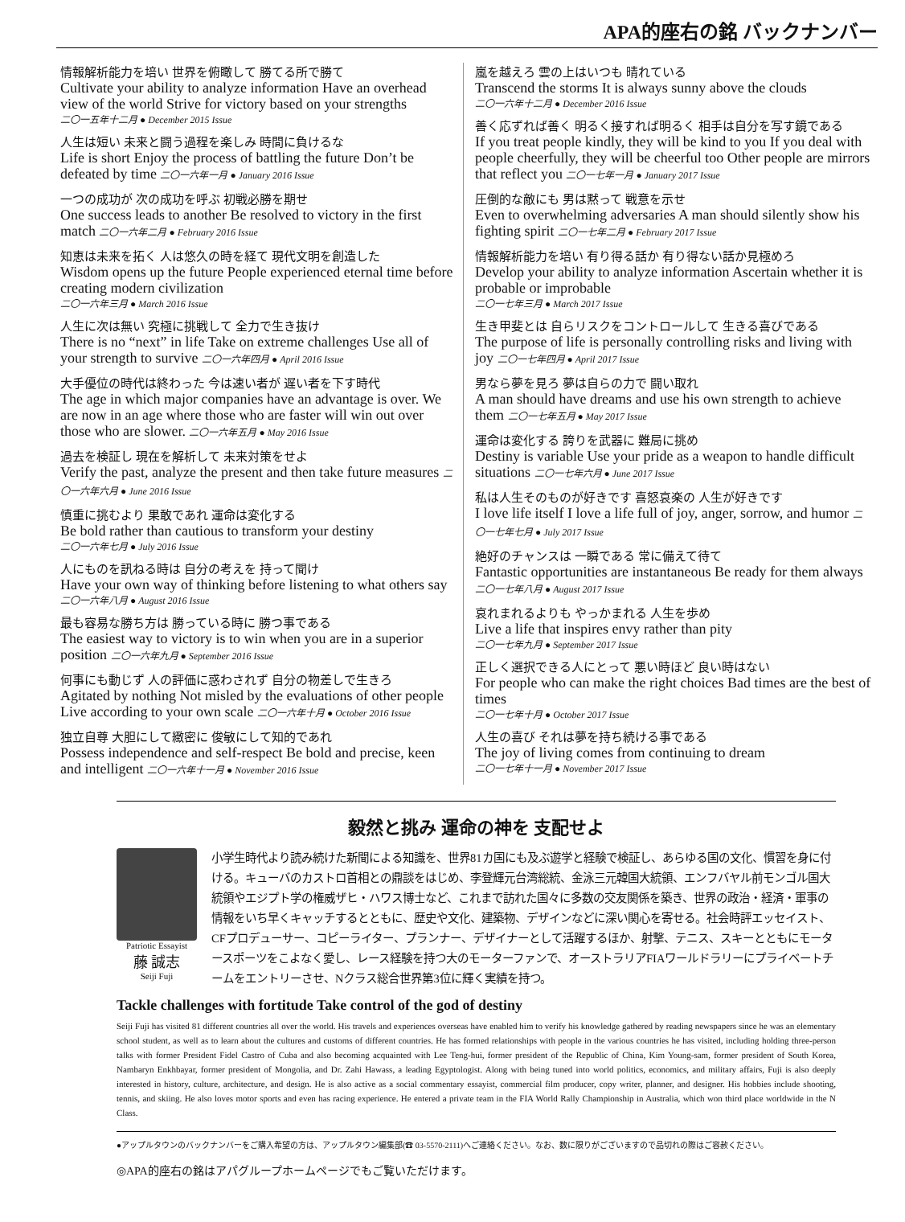APA的座右の銘 バックナンバー
情報解析能力を培い 世界を俯瞰して 勝てる所で勝て
Cultivate your ability to analyze information Have an overhead view of the world Strive for victory based on your strengths
二〇一五年十二月 ● December 2015 Issue
人生は短い 未来と闘う過程を楽しみ 時間に負けるな
Life is short Enjoy the process of battling the future Don’t be defeated by time 二〇一六年一月 ● January 2016 Issue
一つの成功が 次の成功を呼ぶ 初戦必勝を期せ
One success leads to another Be resolved to victory in the first match 二〇一六年二月 ● February 2016 Issue
知恵は未来を拓く 人は悠久の時を経て 現代文明を創造した
Wisdom opens up the future People experienced eternal time before creating modern civilization
二〇一六年三月 ● March 2016 Issue
人生に次は無い 究極に挑戦して 全力で生き抜け
There is no “next” in life Take on extreme challenges Use all of your strength to survive 二〇一六年四月 ● April 2016 Issue
大手優位の時代は終わった 今は速い者が 遅い者を下す時代
The age in which major companies have an advantage is over. We are now in an age where those who are faster will win out over those who are slower. 二〇一六年五月 ● May 2016 Issue
過去を検証し 現在を解析して 未来対策をせよ
Verify the past, analyze the present and then take future measures 二〇一六年六月 ● June 2016 Issue
慎重に挑むより 果敢であれ 運命は変化する
Be bold rather than cautious to transform your destiny
二〇一六年七月 ● July 2016 Issue
人にものを訊ねる時は 自分の考えを 持って聞け
Have your own way of thinking before listening to what others say
二〇一六年八月 ● August 2016 Issue
最も容易な勝ち方は 勝っている時に 勝つ事である
The easiest way to victory is to win when you are in a superior position 二〇一六年九月 ● September 2016 Issue
何事にも動じず 人の評価に惑わされず 自分の物差しで生きろ
Agitated by nothing Not misled by the evaluations of other people Live according to your own scale 二〇一六年十月 ● October 2016 Issue
独立自尊 大胆にして緻密に 俊敏にして知的であれ
Possess independence and self-respect Be bold and precise, keen and intelligent 二〇一六年十一月 ● November 2016 Issue
嵐を越えろ 雲の上はいつも 晴れている
Transcend the storms It is always sunny above the clouds
二〇一六年十二月 ● December 2016 Issue
善く応ずれば善く 明るく接すれば明るく 相手は自分を写す鏡である
If you treat people kindly, they will be kind to you If you deal with people cheerfully, they will be cheerful too Other people are mirrors that reflect you 二〇一七年一月 ● January 2017 Issue
圧倒的な敵にも 男は黙って 戦意を示せ
Even to overwhelming adversaries A man should silently show his fighting spirit 二〇一七年二月 ● February 2017 Issue
情報解析能力を培い 有り得る話か 有り得ない話か見極めろ
Develop your ability to analyze information Ascertain whether it is probable or improbable
二〇一七年三月 ● March 2017 Issue
生き甲斐とは 自らリスクをコントロールして 生きる喜びである
The purpose of life is personally controlling risks and living with joy 二〇一七年四月 ● April 2017 Issue
男なら夢を見ろ 夢は自らの力で 闘い取れ
A man should have dreams and use his own strength to achieve them 二〇一七年五月 ● May 2017 Issue
運命は変化する 誇りを武器に 難局に挑め
Destiny is variable Use your pride as a weapon to handle difficult situations 二〇一七年六月 ● June 2017 Issue
私は人生そのものが好きです 喜怒哀楽の 人生が好きです
I love life itself I love a life full of joy, anger, sorrow, and humor 二〇一七年七月 ● July 2017 Issue
絶好のチャンスは 一瞬である 常に備えて待て
Fantastic opportunities are instantaneous Be ready for them always 二〇一七年八月 ● August 2017 Issue
哀れまれるよりも やっかまれる 人生を歩め
Live a life that inspires envy rather than pity
二〇一七年九月 ● September 2017 Issue
正しく選択できる人にとって 悪い時ほど 良い時はない
For people who can make the right choices Bad times are the best of times
二〇一七年十月 ● October 2017 Issue
人生の喜び それは夢を持ち続ける事である
The joy of living comes from continuing to dream
二〇一七年十一月 ● November 2017 Issue
毅然と挑み 運命の神を 支配せよ
Patriotic Essayist
藤 誠志
Seiji Fuji
小学生時代より読み続けた新聞による知識を、世界81カ国にも及ぶ遊学と経験で検証し、あらゆる国の文化、慣習を身に付ける。キューバのカストロ首相との鼎談をはじめ、李登輝元台湾総統、金泳三元韓国大統領、エンフバヤル前モンゴル国大統領やエジプト学の権威ザヒ・ハワス博士など、これまで訪れた国々に多数の交友関係を築き、世界の政治・経済・軍事の情報をいち早くキャッチするとともに、歴史や文化、建築物、デザインなどに深い関心を寄せる。社会時評エッセイスト、CFプロデューサー、コピーライター、プランナー、デザイナーとして活躍するほか、射撃、テニス、スキーとともにモータースポーツをこよなく愛し、レース経験を持つ大のモーターファンで、オーストラリアFIAワールドラリーにプライベートチームをエントリーさせ、Nクラス総合世界第3位に輝く実績を持つ。
Tackle challenges with fortitude Take control of the god of destiny
Seiji Fuji has visited 81 different countries all over the world. His travels and experiences overseas have enabled him to verify his knowledge gathered by reading newspapers since he was an elementary school student, as well as to learn about the cultures and customs of different countries. He has formed relationships with people in the various countries he has visited, including holding three-person talks with former President Fidel Castro of Cuba and also becoming acquainted with Lee Teng-hui, former president of the Republic of China, Kim Young-sam, former president of South Korea, Nambaryn Enkhbayar, former president of Mongolia, and Dr. Zahi Hawass, a leading Egyptologist. Along with being tuned into world politics, economics, and military affairs, Fuji is also deeply interested in history, culture, architecture, and design. He is also active as a social commentary essayist, commercial film producer, copy writer, planner, and designer. His hobbies include shooting, tennis, and skiing. He also loves motor sports and even has racing experience. He entered a private team in the FIA World Rally Championship in Australia, which won third place worldwide in the N Class.
●アップルタウンのバックナンバーをご購入希望の方は、アップルタウン編集部(☎ 03-5570-2111)へご連絡ください。なお、数に限りがございますので品切れの際はご容赦ください。
◎APA的座右の銘はアパグループホームページでもご覧いただけます。